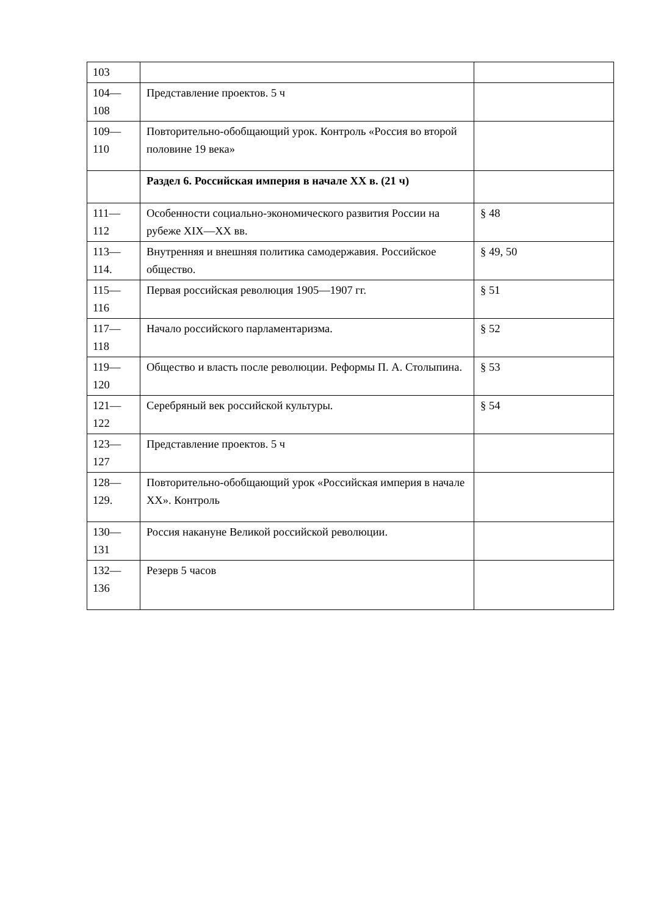| 103 | | |
| 104— 108 | Представление проектов. 5 ч | |
| 109— 110 | Повторительно-обобщающий урок. Контроль «Россия во второй половине 19 века» | |
| | Раздел 6. Российская империя в начале XX в. (21 ч) | |
| 111— 112 | Особенности социально-экономического развития России на рубеже XIX—XX вв. | § 48 |
| 113— 114. | Внутренняя и внешняя политика самодержавия. Российское общество. | § 49, 50 |
| 115— 116 | Первая российская революция 1905—1907 гг. | § 51 |
| 117— 118 | Начало российского парламентаризма. | § 52 |
| 119— 120 | Общество и власть после революции. Реформы П. А. Столыпина. | § 53 |
| 121— 122 | Серебряный век российской культуры. | § 54 |
| 123— 127 | Представление проектов. 5 ч | |
| 128— 129. | Повторительно-обобщающий урок «Российская империя в начале XX». Контроль | |
| 130— 131 | Россия накануне Великой российской революции. | |
| 132— 136 | Резерв 5 часов | |